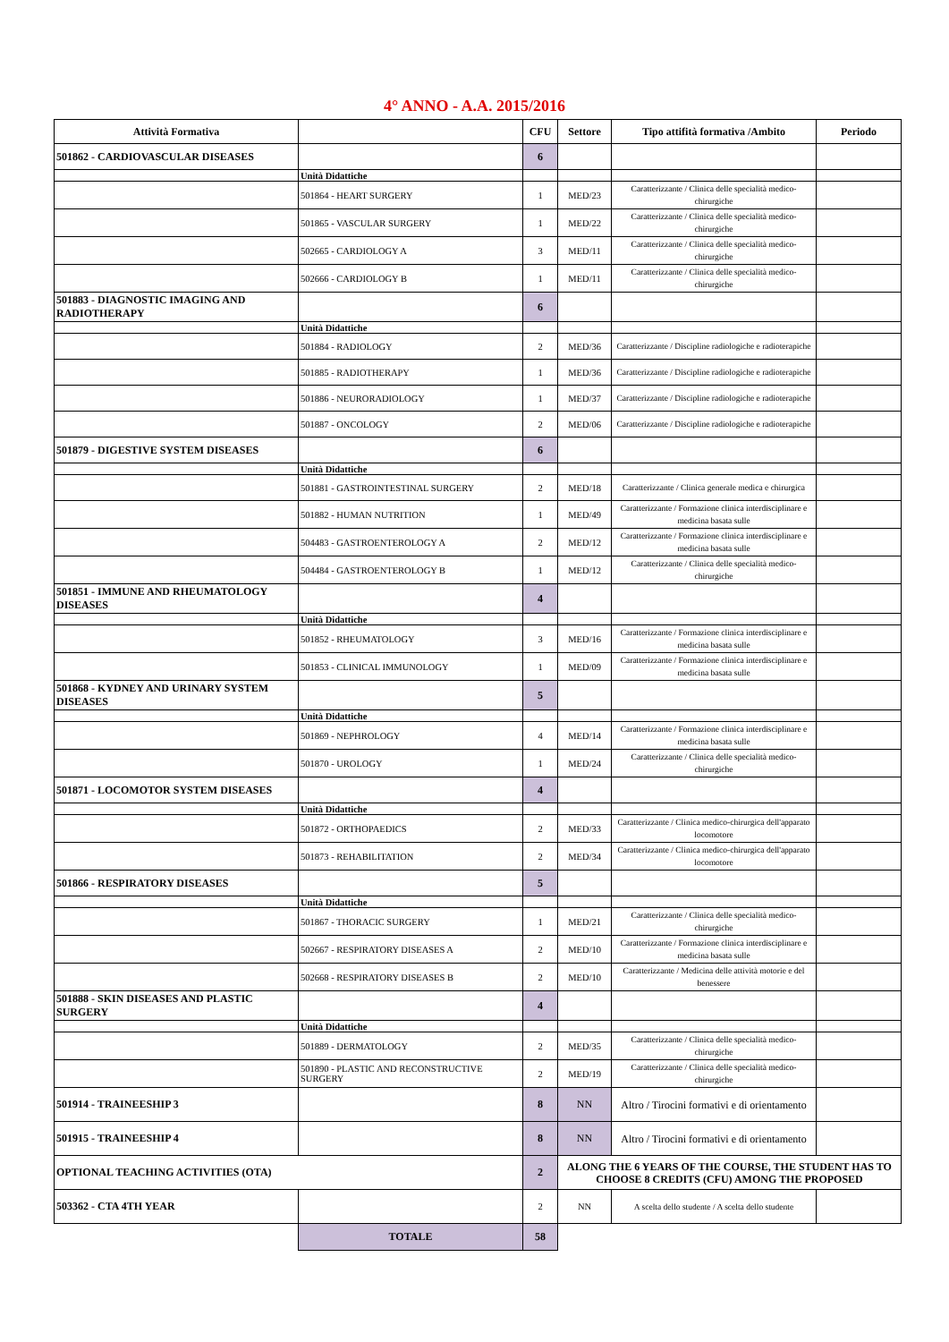4° ANNO - A.A. 2015/2016
| Attività Formativa | | CFU | Settore | Tipo attifità formativa /Ambito | Periodo |
| --- | --- | --- | --- | --- | --- |
| 501862 - CARDIOVASCULAR DISEASES | | 6 | | | |
| | Unità Didattiche | | | | |
| | 501864 - HEART SURGERY | 1 | MED/23 | Caratterizzante / Clinica delle specialità medico-chirurgiche | |
| | 501865 - VASCULAR SURGERY | 1 | MED/22 | Caratterizzante / Clinica delle specialità medico-chirurgiche | |
| | 502665 - CARDIOLOGY A | 3 | MED/11 | Caratterizzante / Clinica delle specialità medico-chirurgiche | |
| | 502666 - CARDIOLOGY B | 1 | MED/11 | Caratterizzante / Clinica delle specialità medico-chirurgiche | |
| 501883 - DIAGNOSTIC IMAGING AND RADIOTHERAPY | | 6 | | | |
| | Unità Didattiche | | | | |
| | 501884 - RADIOLOGY | 2 | MED/36 | Caratterizzante / Discipline radiologiche e radioterapiche | |
| | 501885 - RADIOTHERAPY | 1 | MED/36 | Caratterizzante / Discipline radiologiche e radioterapiche | |
| | 501886 - NEURORADIOLOGY | 1 | MED/37 | Caratterizzante / Discipline radiologiche e radioterapiche | |
| | 501887 - ONCOLOGY | 2 | MED/06 | Caratterizzante / Discipline radiologiche e radioterapiche | |
| 501879 - DIGESTIVE SYSTEM DISEASES | | 6 | | | |
| | Unità Didattiche | | | | |
| | 501881 - GASTROINTESTINAL SURGERY | 2 | MED/18 | Caratterizzante / Clinica generale medica e chirurgica | |
| | 501882 - HUMAN NUTRITION | 1 | MED/49 | Caratterizzante / Formazione clinica interdisciplinare e medicina basata sulle | |
| | 504483 - GASTROENTEROLOGY A | 2 | MED/12 | Caratterizzante / Formazione clinica interdisciplinare e medicina basata sulle | |
| | 504484 - GASTROENTEROLOGY B | 1 | MED/12 | Caratterizzante / Clinica delle specialità medico-chirurgiche | |
| 501851 - IMMUNE AND RHEUMATOLOGY DISEASES | | 4 | | | |
| | Unità Didattiche | | | | |
| | 501852 - RHEUMATOLOGY | 3 | MED/16 | Caratterizzante / Formazione clinica interdisciplinare e medicina basata sulle | |
| | 501853 - CLINICAL IMMUNOLOGY | 1 | MED/09 | Caratterizzante / Formazione clinica interdisciplinare e medicina basata sulle | |
| 501868 - KYDNEY AND URINARY SYSTEM DISEASES | | 5 | | | |
| | Unità Didattiche | | | | |
| | 501869 - NEPHROLOGY | 4 | MED/14 | Caratterizzante / Formazione clinica interdisciplinare e medicina basata sulle | |
| | 501870 - UROLOGY | 1 | MED/24 | Caratterizzante / Clinica delle specialità medico-chirurgiche | |
| 501871 - LOCOMOTOR SYSTEM DISEASES | | 4 | | | |
| | Unità Didattiche | | | | |
| | 501872 - ORTHOPAEDICS | 2 | MED/33 | Caratterizzante / Clinica medico-chirurgica dell'apparato locomotore | |
| | 501873 - REHABILITATION | 2 | MED/34 | Caratterizzante / Clinica medico-chirurgica dell'apparato locomotore | |
| 501866 - RESPIRATORY DISEASES | | 5 | | | |
| | Unità Didattiche | | | | |
| | 501867 - THORACIC SURGERY | 1 | MED/21 | Caratterizzante / Clinica delle specialità medico-chirurgiche | |
| | 502667 - RESPIRATORY DISEASES A | 2 | MED/10 | Caratterizzante / Formazione clinica interdisciplinare e medicina basata sulle | |
| | 502668 - RESPIRATORY DISEASES B | 2 | MED/10 | Caratterizzante / Medicina delle attività motorie e del benessere | |
| 501888 - SKIN DISEASES AND PLASTIC SURGERY | | 4 | | | |
| | Unità Didattiche | | | | |
| | 501889 - DERMATOLOGY | 2 | MED/35 | Caratterizzante / Clinica delle specialità medico-chirurgiche | |
| | 501890 - PLASTIC AND RECONSTRUCTIVE SURGERY | 2 | MED/19 | Caratterizzante / Clinica delle specialità medico-chirurgiche | |
| 501914 - TRAINEESHIP 3 | | 8 | NN | Altro / Tirocini formativi e di orientamento | |
| 501915 - TRAINEESHIP 4 | | 8 | NN | Altro / Tirocini formativi e di orientamento | |
| OPTIONAL TEACHING ACTIVITIES (OTA) | | 2 | ALONG THE 6 YEARS OF THE COURSE, THE STUDENT HAS TO CHOOSE 8 CREDITS (CFU) AMONG THE PROPOSED | | |
| 503362 - CTA 4TH YEAR | | 2 | NN | A scelta dello studente / A scelta dello studente | |
| | TOTALE | 58 | | | |